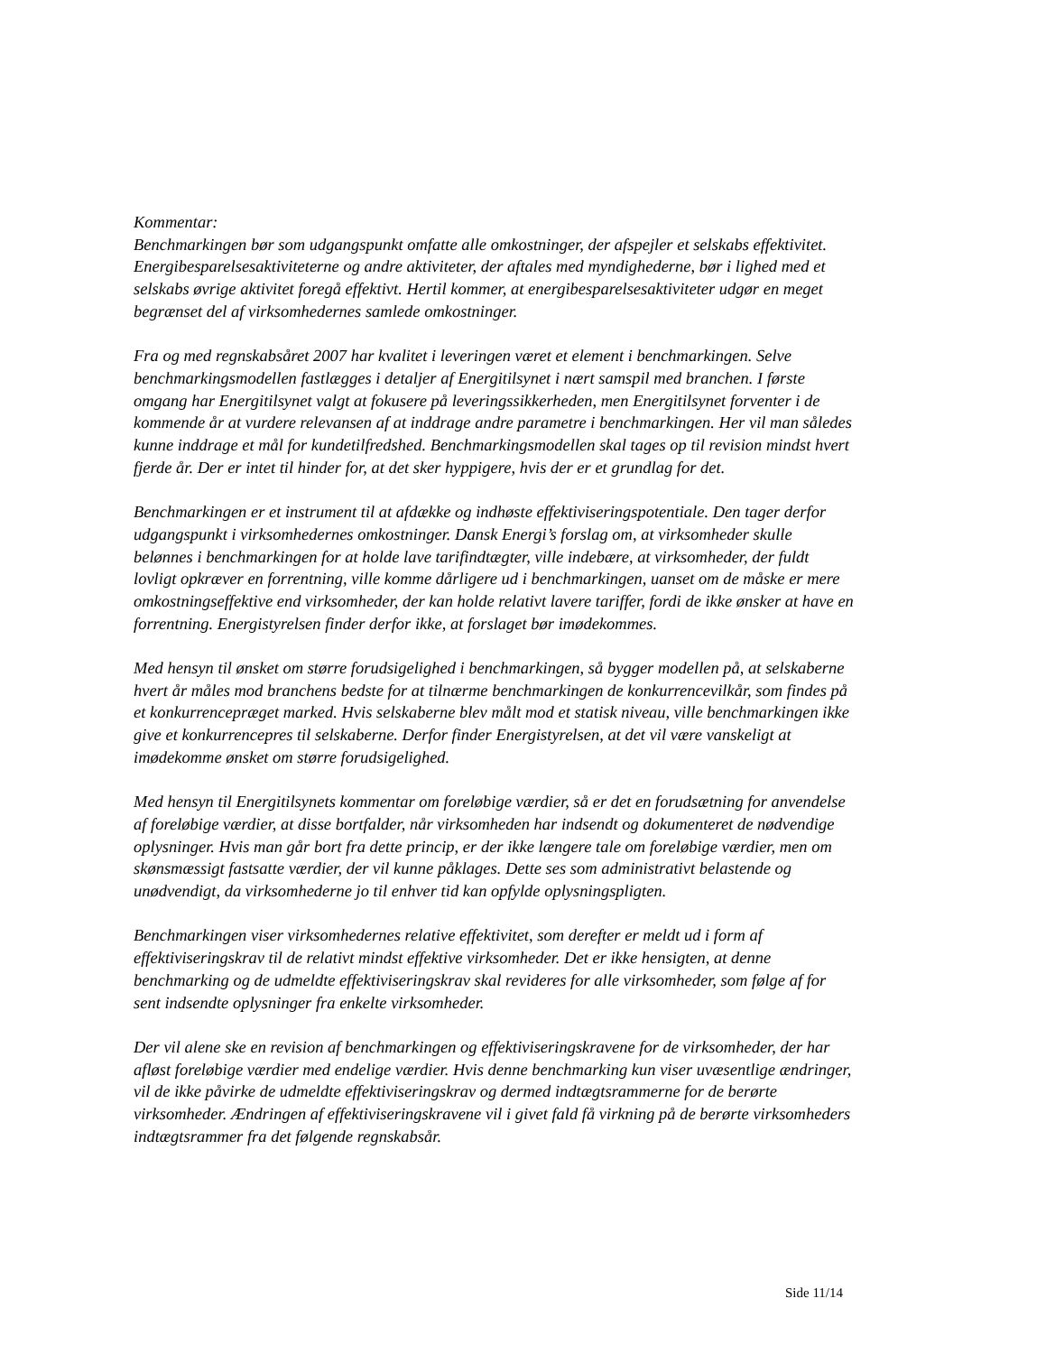Kommentar:
Benchmarkingen bør som udgangspunkt omfatte alle omkostninger, der afspejler et selskabs effektivitet. Energibesparelsesaktiviteterne og andre aktiviteter, der aftales med myndighederne, bør i lighed med et selskabs øvrige aktivitet foregå effektivt. Hertil kommer, at energibesparelsesaktiviteter udgør en meget begrænset del af virksomhedernes samlede omkostninger.
Fra og med regnskabsåret 2007 har kvalitet i leveringen været et element i benchmarkingen. Selve benchmarkingsmodellen fastlægges i detaljer af Energitilsynet i nært samspil med branchen. I første omgang har Energitilsynet valgt at fokusere på leveringssikkerheden, men Energitilsynet forventer i de kommende år at vurdere relevansen af at inddrage andre parametre i benchmarkingen. Her vil man således kunne inddrage et mål for kundetilfredshed. Benchmarkingsmodellen skal tages op til revision mindst hvert fjerde år. Der er intet til hinder for, at det sker hyppigere, hvis der er et grundlag for det.
Benchmarkingen er et instrument til at afdække og indhøste effektiviseringspotentiale. Den tager derfor udgangspunkt i virksomhedernes omkostninger. Dansk Energi’s forslag om, at virksomheder skulle belønnes i benchmarkingen for at holde lave tarifindtægter, ville indebære, at virksomheder, der fuldt lovligt opkræver en forrentning, ville komme dårligere ud i benchmarkingen, uanset om de måske er mere omkostningseffektive end virksomheder, der kan holde relativt lavere tariffer, fordi de ikke ønsker at have en forrentning. Energistyrelsen finder derfor ikke, at forslaget bør imødekommes.
Med hensyn til ønsket om større forudsigelighed i benchmarkingen, så bygger modellen på, at selskaberne hvert år måles mod branchens bedste for at tilnærme benchmarkingen de konkurrencevilkår, som findes på et konkurrencepræget marked. Hvis selskaberne blev målt mod et statisk niveau, ville benchmarkingen ikke give et konkurrencepres til selskaberne. Derfor finder Energistyrelsen, at det vil være vanskeligt at imødekomme ønsket om større forudsigelighed.
Med hensyn til Energitilsynets kommentar om foreløbige værdier, så er det en forudsætning for anvendelse af foreløbige værdier, at disse bortfalder, når virksomheden har indsendt og dokumenteret de nødvendige oplysninger. Hvis man går bort fra dette princip, er der ikke længere tale om foreløbige værdier, men om skønsmæssigt fastsatte værdier, der vil kunne påklages. Dette ses som administrativt belastende og unødvendigt, da virksomhederne jo til enhver tid kan opfylde oplysningspligten.
Benchmarkingen viser virksomhedernes relative effektivitet, som derefter er meldt ud i form af effektiviseringskrav til de relativt mindst effektive virksomheder. Det er ikke hensigten, at denne benchmarking og de udmeldte effektiviseringskrav skal revideres for alle virksomheder, som følge af for sent indsendte oplysninger fra enkelte virksomheder.
Der vil alene ske en revision af benchmarkingen og effektiviseringskravene for de virksomheder, der har afløst foreløbige værdier med endelige værdier. Hvis denne benchmarking kun viser uvæsentlige ændringer, vil de ikke påvirke de udmeldte effektiviseringskrav og dermed indtægtsrammerne for de berørte virksomheder. Ændringen af effektiviseringskravene vil i givet fald få virkning på de berørte virksomheders indtægtsrammer fra det følgende regnskabsår.
Side 11/14